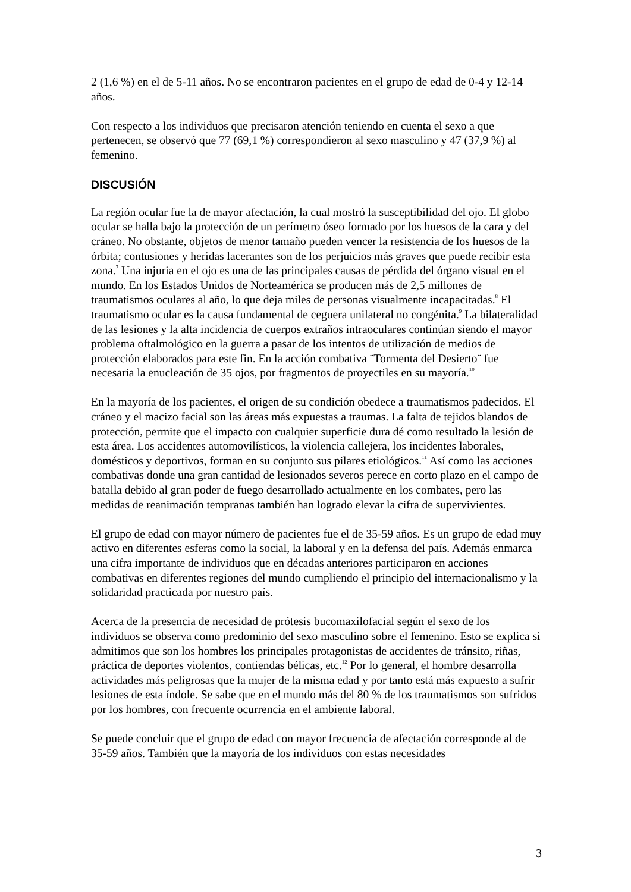2 (1,6 %) en el de 5-11 años. No se encontraron pacientes en el grupo de edad de 0-4 y 12-14 años.
Con respecto a los individuos que precisaron atención teniendo en cuenta el sexo a que pertenecen, se observó que 77 (69,1 %) correspondieron al sexo masculino y 47 (37,9 %) al femenino.
DISCUSIÓN
La región ocular fue la de mayor afectación, la cual mostró la susceptibilidad del ojo. El globo ocular se halla bajo la protección de un perímetro óseo formado por los huesos de la cara y del cráneo. No obstante, objetos de menor tamaño pueden vencer la resistencia de los huesos de la órbita; contusiones y heridas lacerantes son de los perjuicios más graves que puede recibir esta zona.<sup>7</sup> Una injuria en el ojo es una de las principales causas de pérdida del órgano visual en el mundo. En los Estados Unidos de Norteamérica se producen más de 2,5 millones de traumatismos oculares al año, lo que deja miles de personas visualmente incapacitadas.<sup>8</sup> El traumatismo ocular es la causa fundamental de ceguera unilateral no congénita.<sup>9</sup> La bilateralidad de las lesiones y la alta incidencia de cuerpos extraños intraoculares continúan siendo el mayor problema oftalmológico en la guerra a pasar de los intentos de utilización de medios de protección elaborados para este fin. En la acción combativa ¨Tormenta del Desierto¨ fue necesaria la enucleación de 35 ojos, por fragmentos de proyectiles en su mayoría.<sup>10</sup>
En la mayoría de los pacientes, el origen de su condición obedece a traumatismos padecidos. El cráneo y el macizo facial son las áreas más expuestas a traumas. La falta de tejidos blandos de protección, permite que el impacto con cualquier superficie dura dé como resultado la lesión de esta área. Los accidentes automovilísticos, la violencia callejera, los incidentes laborales, domésticos y deportivos, forman en su conjunto sus pilares etiológicos.<sup>11</sup> Así como las acciones combativas donde una gran cantidad de lesionados severos perece en corto plazo en el campo de batalla debido al gran poder de fuego desarrollado actualmente en los combates, pero las medidas de reanimación tempranas también han logrado elevar la cifra de supervivientes.
El grupo de edad con mayor número de pacientes fue el de 35-59 años. Es un grupo de edad muy activo en diferentes esferas como la social, la laboral y en la defensa del país. Además enmarca una cifra importante de individuos que en décadas anteriores participaron en acciones combativas en diferentes regiones del mundo cumpliendo el principio del internacionalismo y la solidaridad practicada por nuestro país.
Acerca de la presencia de necesidad de prótesis bucomaxilofacial según el sexo de los individuos se observa como predominio del sexo masculino sobre el femenino. Esto se explica si admitimos que son los hombres los principales protagonistas de accidentes de tránsito, riñas, práctica de deportes violentos, contiendas bélicas, etc.<sup>12</sup> Por lo general, el hombre desarrolla actividades más peligrosas que la mujer de la misma edad y por tanto está más expuesto a sufrir lesiones de esta índole. Se sabe que en el mundo más del 80 % de los traumatismos son sufridos por los hombres, con frecuente ocurrencia en el ambiente laboral.
Se puede concluir que el grupo de edad con mayor frecuencia de afectación corresponde al de 35-59 años. También que la mayoría de los individuos con estas necesidades
3